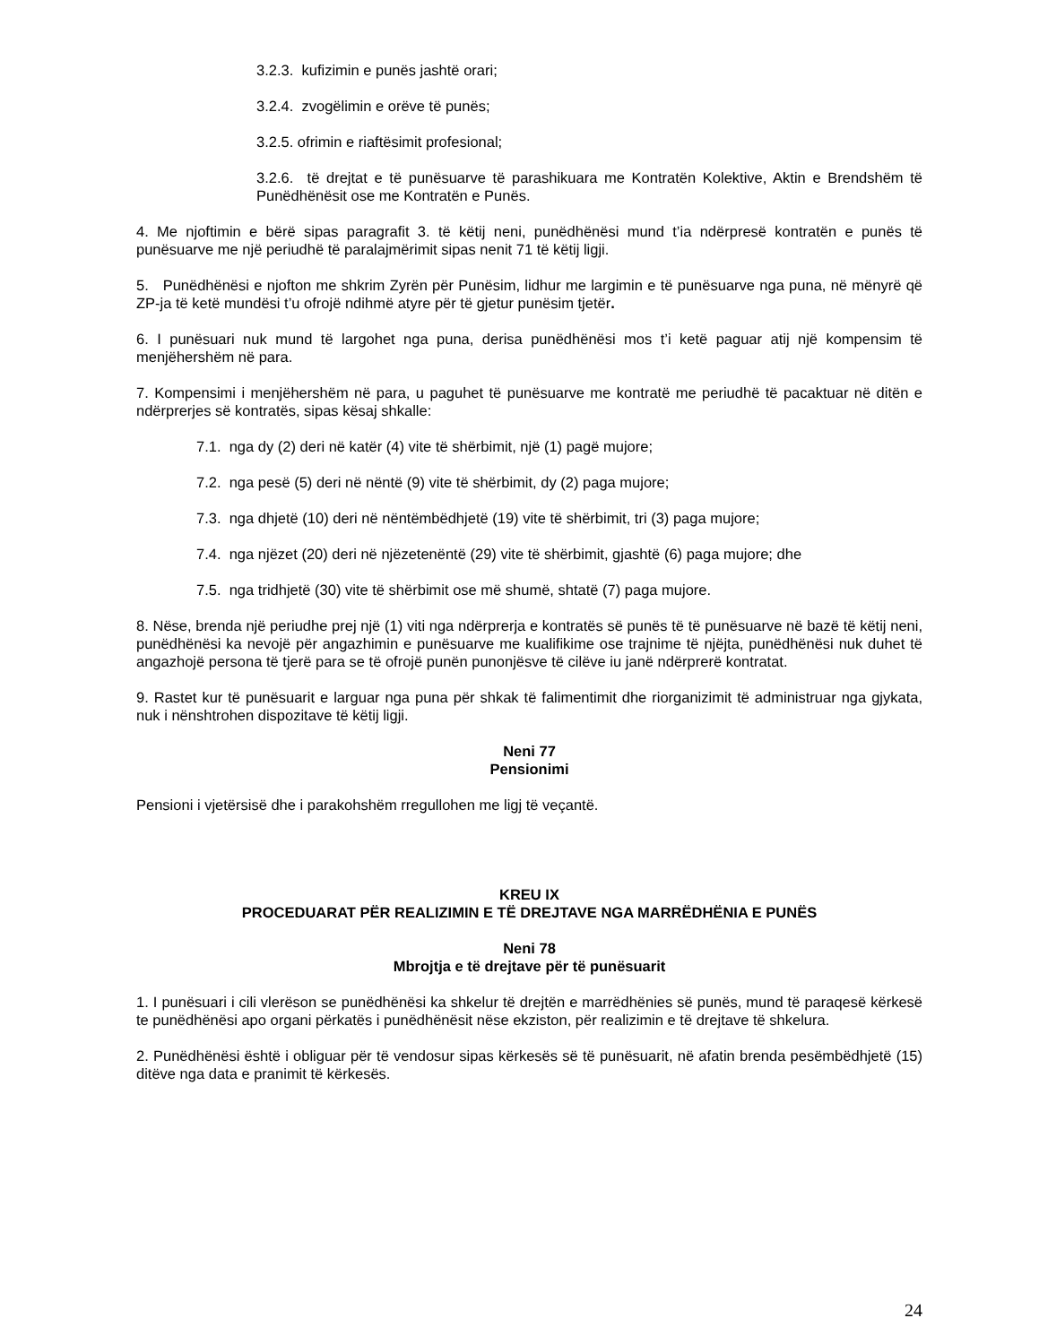3.2.3. kufizimin e punës jashtë orari;
3.2.4. zvogëlimin e orëve të punës;
3.2.5. ofrimin e riaftësimit profesional;
3.2.6. të drejtat e të punësuarve të parashikuara me Kontratën Kolektive, Aktin e Brendshëm të Punëdhënësit ose me Kontratën e Punës.
4. Me njoftimin e bërë sipas paragrafit 3. të këtij neni, punëdhënësi mund t’ia ndërpresë kontratën e punës të punësuarve me një periudhë të paralajmërimit sipas nenit 71 të këtij ligji.
5. Punëdhënësi e njofton me shkrim Zyrën për Punësim, lidhur me largimin e të punësuarve nga puna, në mënyrë që ZP-ja të ketë mundësi t’u ofrojë ndihmë atyre për të gjetur punësim tjetër.
6. I punësuari nuk mund të largohet nga puna, derisa punëdhënësi mos t’i ketë paguar atij një kompensim të menjëhershëm në para.
7. Kompensimi i menjëhershëm në para, u paguhet të punësuarve me kontratë me periudhë të pacaktuar në ditën e ndërprerjes së kontratës, sipas kësaj shkalle:
7.1. nga dy (2) deri në katër (4) vite të shërbimit, një (1) pagë mujore;
7.2. nga pesë (5) deri në nëntë (9) vite të shërbimit, dy (2) paga mujore;
7.3. nga dhjetë (10) deri në nëntëmbëdhjetë (19) vite të shërbimit, tri (3) paga mujore;
7.4. nga njëzet (20) deri në njëzetenëntë (29) vite të shërbimit, gjashtë (6) paga mujore; dhe
7.5. nga tridhjetë (30) vite të shërbimit ose më shumë, shtatë (7) paga mujore.
8. Nëse, brenda një periudhe prej një (1) viti nga ndërprerja e kontratës së punës të të punësuarve në bazë të këtij neni, punëdhënësi ka nevojë për angazhimin e punësuarve me kualifikime ose trajnime të njëjta, punëdhënësi nuk duhet të angazhojë persona të tjerë para se të ofrojë punën punonjësve të cilëve iu janë ndërprerë kontratat.
9. Rastet kur të punësuarit e larguar nga puna për shkak të falimentimit dhe riorganizimit të administruar nga gjykata, nuk i nënshtrohen dispozitave të këtij ligji.
Neni 77
Pensionimi
Pensioni i vjetërsisë dhe i parakohshëm rregullohen me ligj të veçantë.
KREU IX
PROCEDUARAT PËR REALIZIMIN E TË DREJTAVE NGA MARRËDHËNIA E PUNËS
Neni 78
Mbrojtja e të drejtave për të punësuarit
1. I punësuari i cili vlerëson se punëdhënësi ka shkelur të drejtën e marrëdhënies së punës, mund të paraqesë kërkesë te punëdhënësi apo organi përkatës i punëdhënësit nëse ekziston, për realizimin e të drejtave të shkelura.
2. Punëdhënësi është i obliguar për të vendosur sipas kërkesës së të punësuarit, në afatin brenda pesëmbëdhjetë (15) ditëve nga data e pranimit të kërkesës.
24